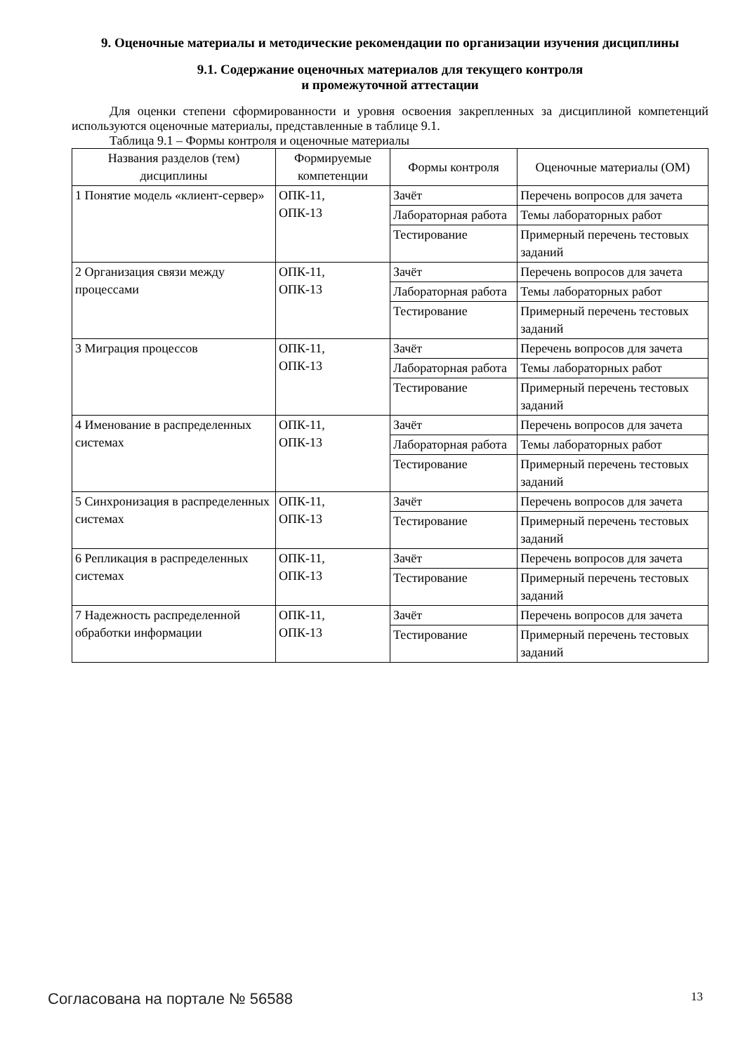9. Оценочные материалы и методические рекомендации по организации изучения дисциплины
9.1. Содержание оценочных материалов для текущего контроля
и промежуточной аттестации
Для оценки степени сформированности и уровня освоения закрепленных за дисциплиной компетенций используются оценочные материалы, представленные в таблице 9.1.
Таблица 9.1 – Формы контроля и оценочные материалы
| Названия разделов (тем) дисциплины | Формируемые компетенции | Формы контроля | Оценочные материалы (ОМ) |
| --- | --- | --- | --- |
| 1 Понятие модель «клиент-сервер» | ОПК-11, ОПК-13 | Зачёт | Перечень вопросов для зачета |
| | | Лабораторная работа | Темы лабораторных работ |
| | | Тестирование | Примерный перечень тестовых заданий |
| 2 Организация связи между процессами | ОПК-11, ОПК-13 | Зачёт | Перечень вопросов для зачета |
| | | Лабораторная работа | Темы лабораторных работ |
| | | Тестирование | Примерный перечень тестовых заданий |
| 3 Миграция процессов | ОПК-11, ОПК-13 | Зачёт | Перечень вопросов для зачета |
| | | Лабораторная работа | Темы лабораторных работ |
| | | Тестирование | Примерный перечень тестовых заданий |
| 4 Именование в распределенных системах | ОПК-11, ОПК-13 | Зачёт | Перечень вопросов для зачета |
| | | Лабораторная работа | Темы лабораторных работ |
| | | Тестирование | Примерный перечень тестовых заданий |
| 5 Синхронизация в распределенных системах | ОПК-11, ОПК-13 | Зачёт | Перечень вопросов для зачета |
| | | Тестирование | Примерный перечень тестовых заданий |
| 6 Репликация в распределенных системах | ОПК-11, ОПК-13 | Зачёт | Перечень вопросов для зачета |
| | | Тестирование | Примерный перечень тестовых заданий |
| 7 Надежность распределенной обработки информации | ОПК-11, ОПК-13 | Зачёт | Перечень вопросов для зачета |
| | | Тестирование | Примерный перечень тестовых заданий |
Согласована на портале № 56588 13